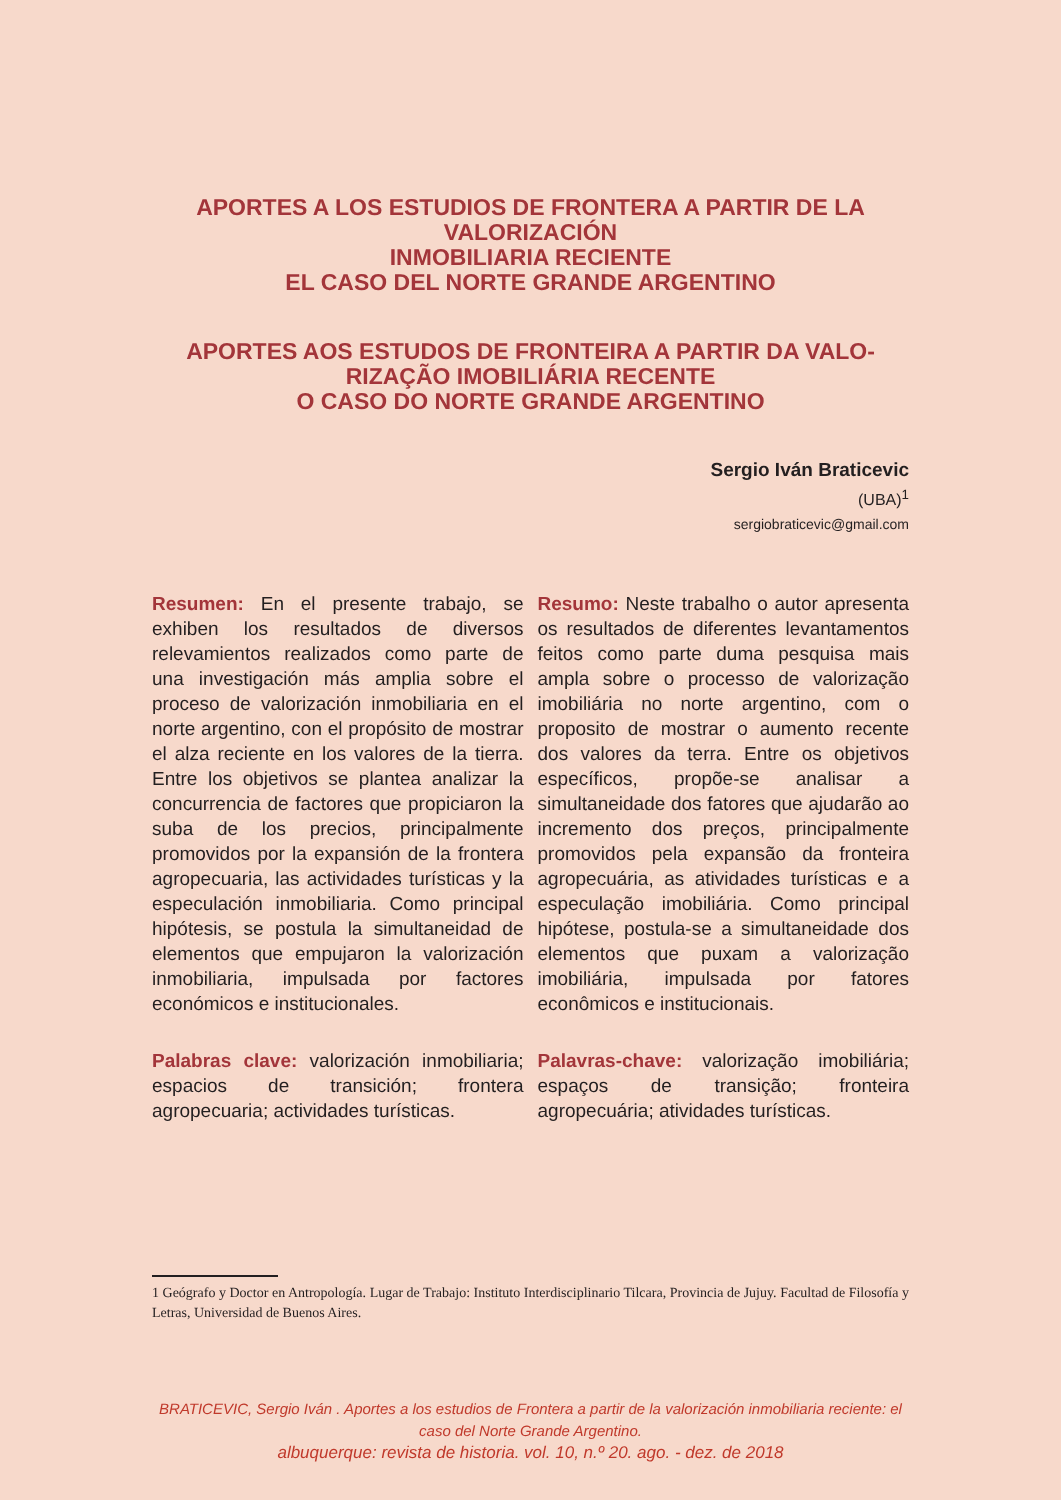APORTES A LOS ESTUDIOS DE FRONTERA A PARTIR DE LA VALORIZACIÓN
INMOBILIARIA RECIENTE
EL CASO DEL NORTE GRANDE ARGENTINO
APORTES AOS ESTUDOS DE FRONTEIRA A PARTIR DA VALO-RIZAÇÃO IMOBILIÁRIA RECENTE
O CASO DO NORTE GRANDE ARGENTINO
Sergio Iván Braticevic
(UBA)<sup>1</sup>
sergiobraticevic@gmail.com
Resumen: En el presente trabajo, se exhiben los resultados de diversos relevamientos realizados como parte de una investigación más amplia sobre el proceso de valorización inmobiliaria en el norte argentino, con el propósito de mostrar el alza reciente en los valores de la tierra. Entre los objetivos se plantea analizar la concurrencia de factores que propiciaron la suba de los precios, principalmente promovidos por la expansión de la frontera agropecuaria, las actividades turísticas y la especulación inmobiliaria. Como principal hipótesis, se postula la simultaneidad de elementos que empujaron la valorización inmobiliaria, impulsada por factores económicos e institucionales.
Palabras clave: valorización inmobiliaria; espacios de transición; frontera agropecuaria; actividades turísticas.
Resumo: Neste trabalho o autor apresenta os resultados de diferentes levantamentos feitos como parte duma pesquisa mais ampla sobre o processo de valorização imobiliária no norte argentino, com o proposito de mostrar o aumento recente dos valores da terra. Entre os objetivos específicos, propõe-se analisar a simultaneidade dos fatores que ajudarão ao incremento dos preços, principalmente promovidos pela expansão da fronteira agropecuária, as atividades turísticas e a especulação imobiliária. Como principal hipótese, postula-se a simultaneidade dos elementos que puxam a valorização imobiliária, impulsada por fatores econômicos e institucionais.
Palavras-chave: valorização imobiliária; espaços de transição; fronteira agropecuária; atividades turísticas.
1 Geógrafo y Doctor en Antropología. Lugar de Trabajo: Instituto Interdisciplinario Tilcara, Provincia de Jujuy. Facultad de Filosofía y Letras, Universidad de Buenos Aires.
BRATICEVIC, Sergio Iván . Aportes a los estudios de Frontera a partir de la valorización inmobiliaria reciente: el caso del Norte Grande Argentino.
albuquerque: revista de historia. vol. 10, n.º 20. ago. - dez. de 2018